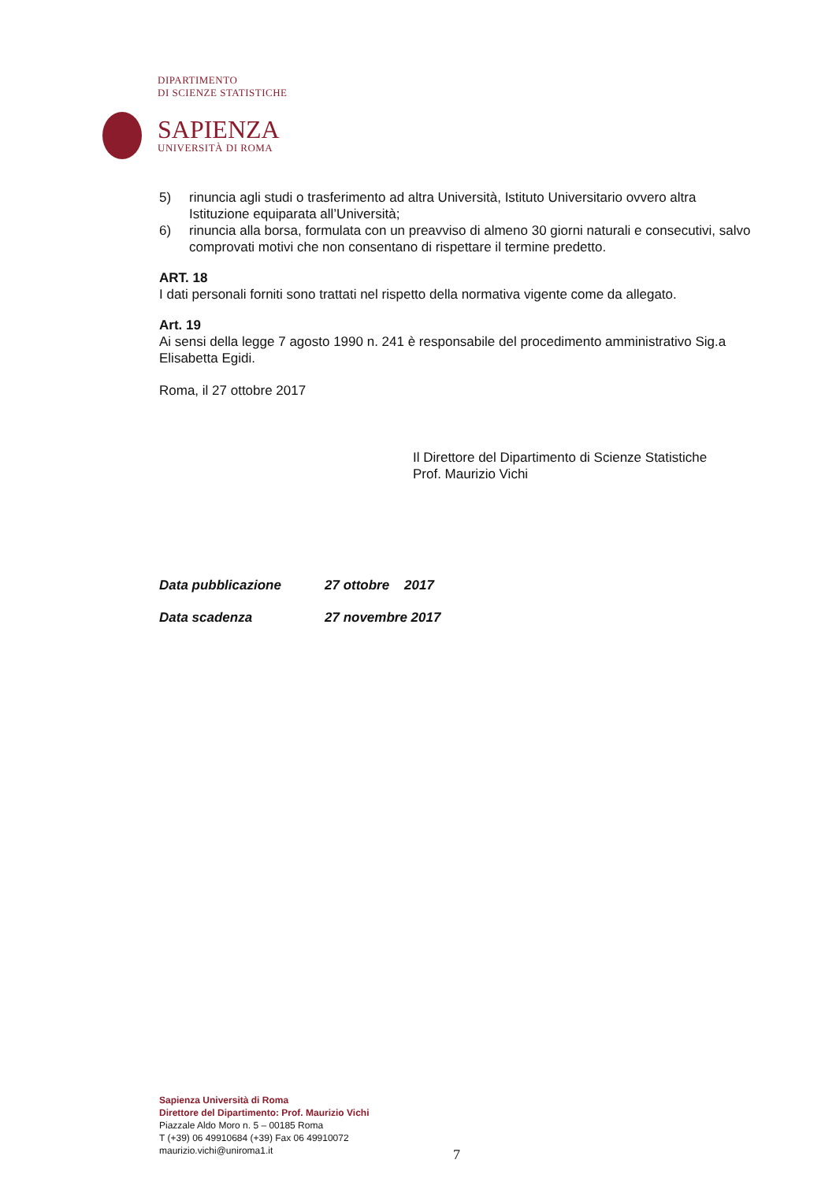DIPARTIMENTO
DI SCIENZE STATISTICHE
SAPIENZA
UNIVERSITÀ DI ROMA
5) rinuncia agli studi o trasferimento ad altra Università, Istituto Universitario ovvero altra Istituzione equiparata all’Università;
6) rinuncia alla borsa, formulata con un preavviso di almeno 30 giorni naturali e consecutivi, salvo comprovati motivi che non consentano di rispettare il termine predetto.
ART. 18
I dati personali forniti sono trattati nel rispetto della normativa vigente come da allegato.
Art. 19
Ai sensi della legge 7 agosto 1990 n. 241 è responsabile del procedimento amministrativo Sig.a Elisabetta Egidi.
Roma, il 27 ottobre 2017
Il Direttore del Dipartimento di Scienze Statistiche
Prof. Maurizio Vichi
Data pubblicazione 27 ottobre 2017
Data scadenza 27 novembre 2017
Sapienza Università di Roma
Direttore del Dipartimento: Prof. Maurizio Vichi
Piazzale Aldo Moro n. 5 – 00185 Roma
T (+39) 06 49910684 (+39) Fax 06 49910072
maurizio.vichi@uniroma1.it
7